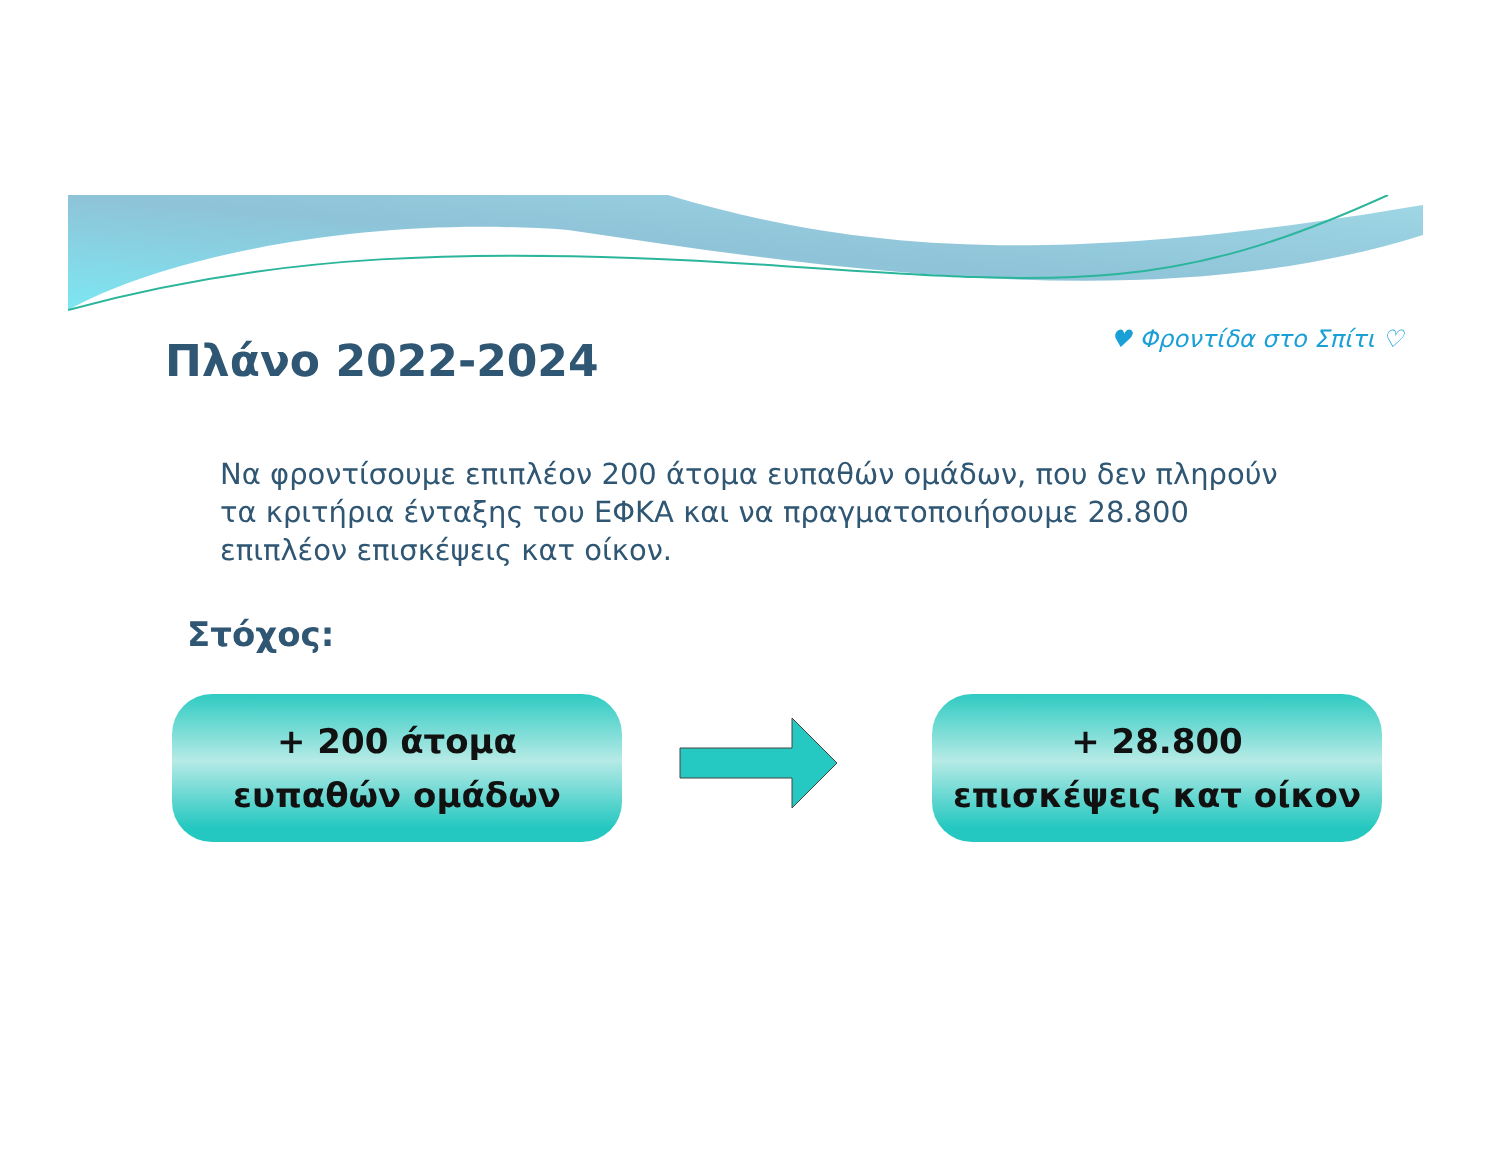Πλάνο 2022-2024
♥ Φροντίδα στο Σπίτι ♡
Να φροντίσουμε επιπλέον 200 άτομα ευπαθών ομάδων, που δεν πληρούν τα κριτήρια ένταξης του ΕΦΚΑ και να πραγματοποιήσουμε 28.800 επιπλέον επισκέψεις κατ οίκον.
Στόχος:
+ 200 άτομα
ευπαθών ομάδων
+ 28.800
επισκέψεις κατ οίκον